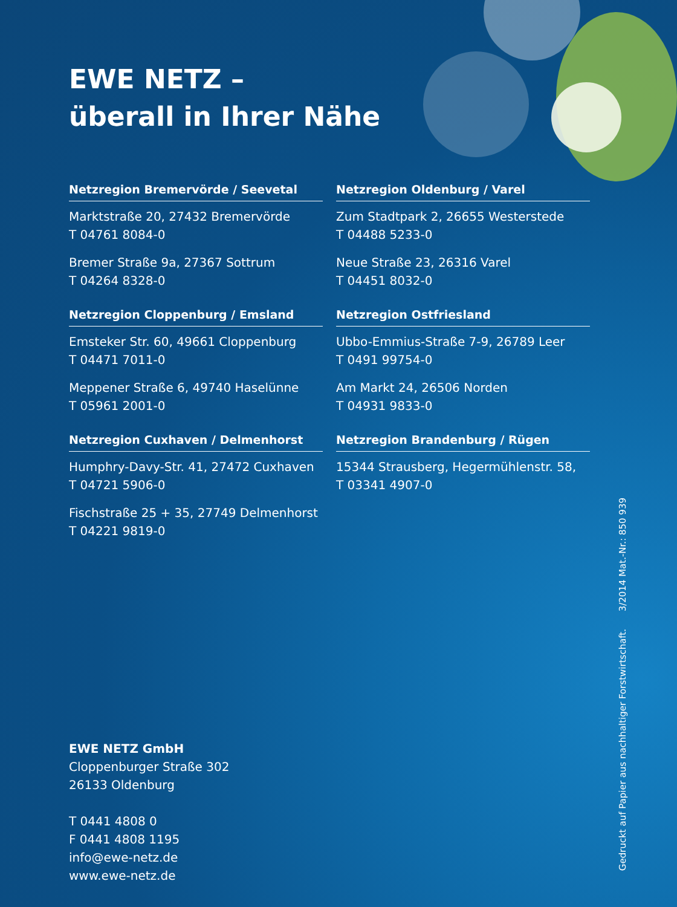EWE NETZ –
überall in Ihrer Nähe
Netzregion Bremervörde / Seevetal
Marktstraße 20, 27432 Bremervörde
T 04761 8084-0
Bremer Straße 9a, 27367 Sottrum
T 04264 8328-0
Netzregion Oldenburg / Varel
Zum Stadtpark 2, 26655 Westerstede
T 04488 5233-0
Neue Straße 23, 26316 Varel
T 04451 8032-0
Netzregion Cloppenburg / Emsland
Emsteker Str. 60, 49661 Cloppenburg
T 04471 7011-0
Meppener Straße 6, 49740 Haselünne
T 05961 2001-0
Netzregion Ostfriesland
Ubbo-Emmius-Straße 7-9, 26789 Leer
T 0491 99754-0
Am Markt 24, 26506 Norden
T 04931 9833-0
Netzregion Cuxhaven / Delmenhorst
Humphry-Davy-Str. 41, 27472 Cuxhaven
T 04721 5906-0
Fischstraße 25 + 35, 27749 Delmenhorst
T 04221 9819-0
Netzregion Brandenburg / Rügen
15344 Strausberg, Hegermühlenstr. 58,
T 03341 4907-0
EWE NETZ GmbH
Cloppenburger Straße 302
26133 Oldenburg
T 0441 4808 0
F 0441 4808 1195
info@ewe-netz.de
www.ewe-netz.de
Gedruckt auf Papier aus nachhaltiger Forstwirtschaft. 3/2014 Mat.-Nr.: 850 939